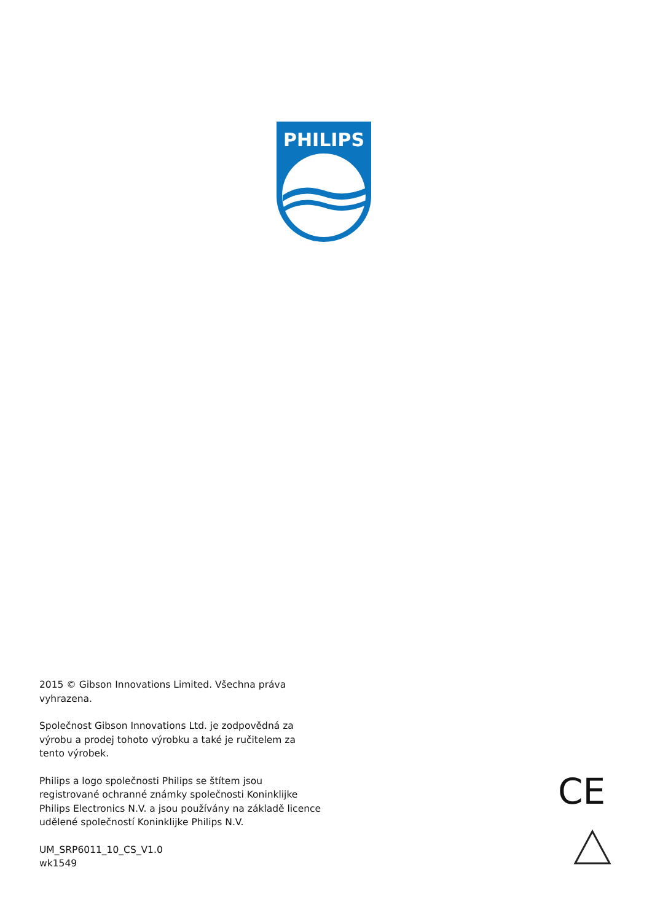PHILIPS
2015 © Gibson Innovations Limited. Všechna práva vyhrazena.
Společnost Gibson Innovations Ltd. je zodpovědná za výrobu a prodej tohoto výrobku a také je ručitelem za tento výrobek.
Philips a logo společnosti Philips se štítem jsou registrované ochranné známky společnosti Koninklijke Philips Electronics N.V. a jsou používány na základě licence udělené společností Koninklijke Philips N.V.
UM_SRP6011_10_CS_V1.0
wk1549
CE